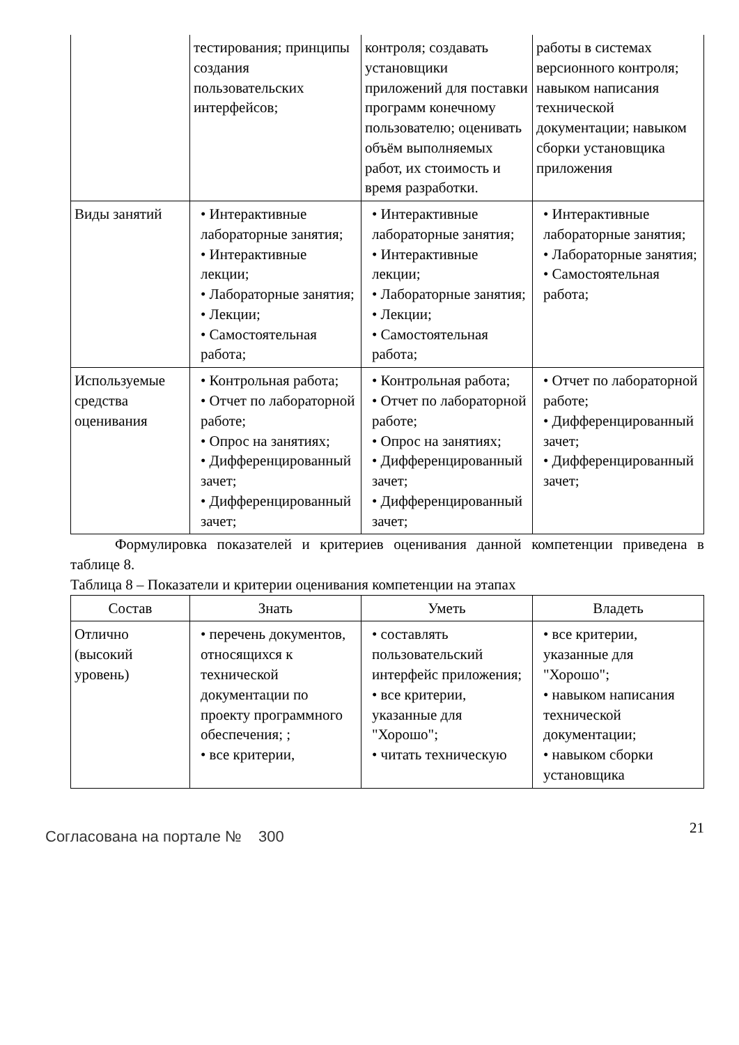| | тестирования; принципы создания пользовательских интерфейсов; | контроля; создавать установщики приложений для поставки программ конечному пользователю; оценивать объём выполняемых работ, их стоимость и время разработки. | работы в системах версионного контроля; навыком написания технической документации; навыком сборки установщика приложения |
| Виды занятий | • Интерактивные лабораторные занятия; • Интерактивные лекции; • Лабораторные занятия; • Лекции; • Самостоятельная работа; | • Интерактивные лабораторные занятия; • Интерактивные лекции; • Лабораторные занятия; • Лекции; • Самостоятельная работа; | • Интерактивные лабораторные занятия; • Лабораторные занятия; • Самостоятельная работа; |
| Используемые средства оценивания | • Контрольная работа; • Отчет по лабораторной работе; • Опрос на занятиях; • Дифференцированный зачет; • Дифференцированный зачет; | • Контрольная работа; • Отчет по лабораторной работе; • Опрос на занятиях; • Дифференцированный зачет; • Дифференцированный зачет; | • Отчет по лабораторной работе; • Дифференцированный зачет; • Дифференцированный зачет; |
Формулировка показателей и критериев оценивания данной компетенции приведена в таблице 8.
Таблица 8 – Показатели и критерии оценивания компетенции на этапах
| Состав | Знать | Уметь | Владеть |
| --- | --- | --- | --- |
| Отлично (высокий уровень) | • перечень документов, относящихся к технической документации по проекту программного обеспечения; ; • все критерии, | • составлять пользовательский интерфейс приложения; • все критерии, указанные для "Хорошо"; • читать техническую | • все критерии, указанные для "Хорошо"; • навыком написания технической документации; • навыком сборки установщика |
Согласована на портале № 300 21